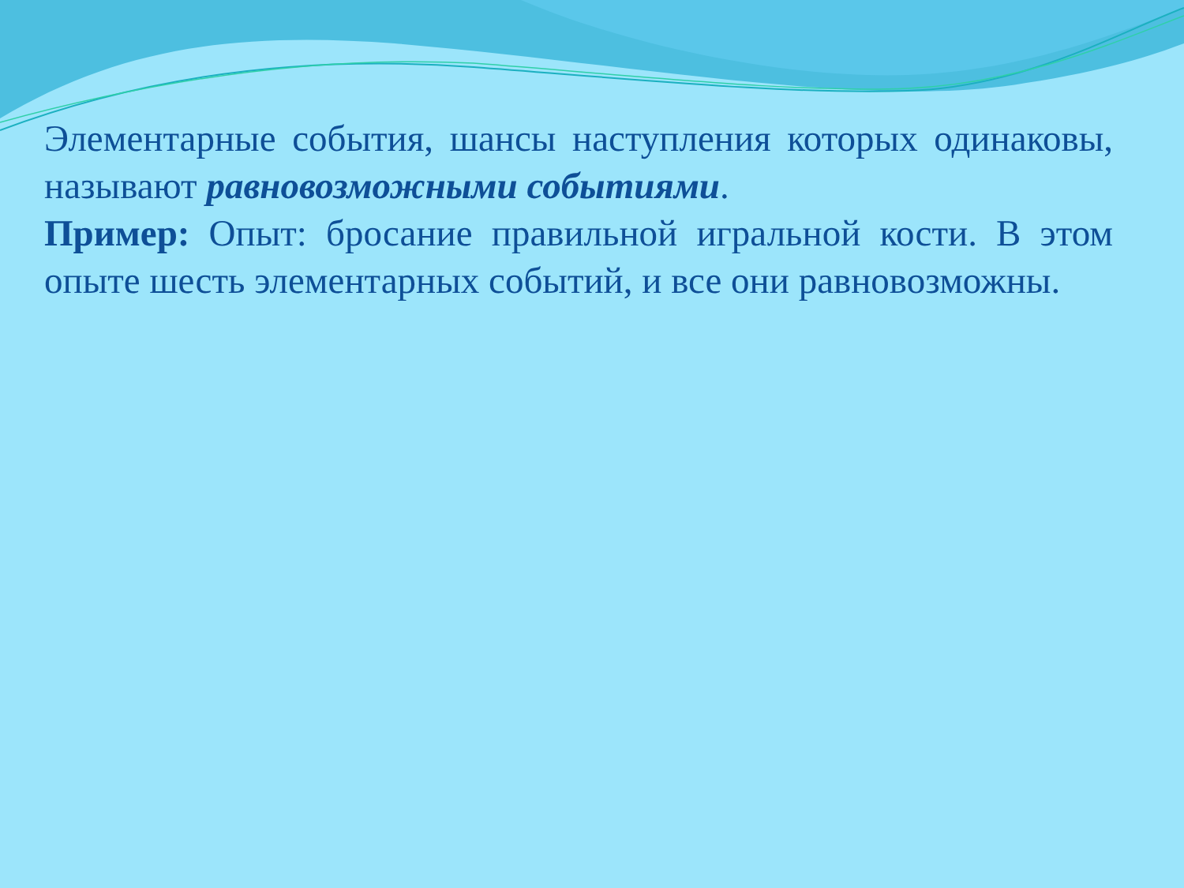Элементарные события, шансы наступления которых одинаковы, называют равновозможными событиями.
Пример: Опыт: бросание правильной игральной кости. В этом опыте шесть элементарных событий, и все они равновозможны.